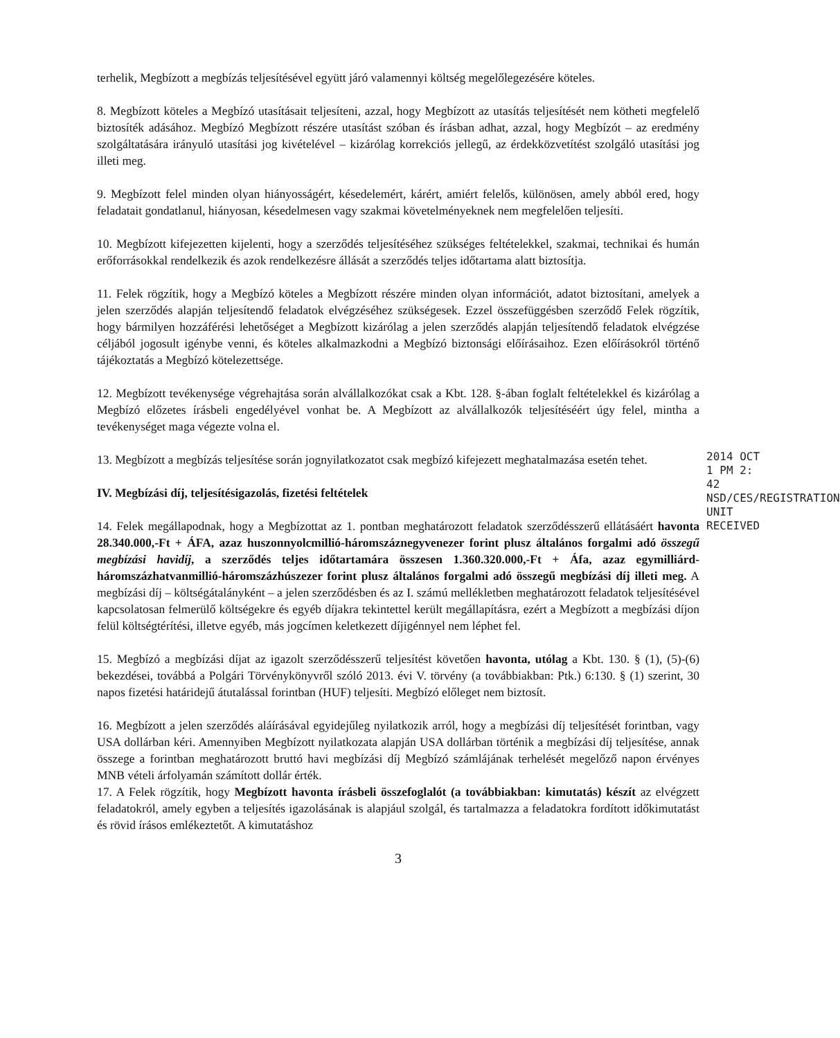terhelik, Megbízott a megbízás teljesítésével együtt járó valamennyi költség megelőlegezésére köteles.
8. Megbízott köteles a Megbízó utasításait teljesíteni, azzal, hogy Megbízott az utasítás teljesítését nem kötheti megfelelő biztosíték adásához. Megbízó Megbízott részére utasítást szóban és írásban adhat, azzal, hogy Megbízót – az eredmény szolgáltatására irányuló utasítási jog kivételével – kizárólag korrekciós jellegű, az érdekközvetítést szolgáló utasítási jog illeti meg.
9. Megbízott felel minden olyan hiányosságért, késedelemért, kárért, amiért felelős, különösen, amely abból ered, hogy feladatait gondatlanul, hiányosan, késedelmesen vagy szakmai követelményeknek nem megfelelően teljesíti.
10. Megbízott kifejezetten kijelenti, hogy a szerződés teljesítéséhez szükséges feltételekkel, szakmai, technikai és humán erőforrásokkal rendelkezik és azok rendelkezésre állását a szerződés teljes időtartama alatt biztosítja.
11. Felek rögzítik, hogy a Megbízó köteles a Megbízott részére minden olyan információt, adatot biztosítani, amelyek a jelen szerződés alapján teljesítendő feladatok elvégzéséhez szükségesek. Ezzel összefüggésben szerződő Felek rögzítik, hogy bármilyen hozzáférési lehetőséget a Megbízott kizárólag a jelen szerződés alapján teljesítendő feladatok elvégzése céljából jogosult igénybe venni, és köteles alkalmazkodni a Megbízó biztonsági előírásaihoz. Ezen előírásokról történő tájékoztatás a Megbízó kötelezettsége.
12. Megbízott tevékenysége végrehajtása során alvállalkozókat csak a Kbt. 128. §-ában foglalt feltételekkel és kizárólag a Megbízó előzetes írásbeli engedélyével vonhat be. A Megbízott az alvállalkozók teljesítéséért úgy felel, mintha a tevékenységet maga végezte volna el.
13. Megbízott a megbízás teljesítése során jognyilatkozatot csak megbízó kifejezett meghatalmazása esetén tehet.
IV. Megbízási díj, teljesítésigazolás, fizetési feltételek
14. Felek megállapodnak, hogy a Megbízottat az 1. pontban meghatározott feladatok szerződésszerű ellátásáért havonta 28.340.000,-Ft + ÁFA, azaz huszonnyolcmillió-háromszáznegyvenezer forint plusz általános forgalmi adó összegű megbízási havidíj, a szerződés teljes időtartamára összesen 1.360.320.000,-Ft + Áfa, azaz egymilliárd-háromszázhatvanmillió-háromszázhúszezer forint plusz általános forgalmi adó összegű megbízási díj illeti meg. A megbízási díj – költségátalányként – a jelen szerződésben és az I. számú mellékletben meghatározott feladatok teljesítésével kapcsolatosan felmerülő költségekre és egyéb díjakra tekintettel került megállapításra, ezért a Megbízott a megbízási díjon felül költségtérítési, illetve egyéb, más jogcímen keletkezett díjigénnyel nem léphet fel.
15. Megbízó a megbízási díjat az igazolt szerződésszerű teljesítést követően havonta, utólag a Kbt. 130. § (1), (5)-(6) bekezdései, továbbá a Polgári Törvénykönyvről szóló 2013. évi V. törvény (a továbbiakban: Ptk.) 6:130. § (1) szerint, 30 napos fizetési határidejű átutalással forintban (HUF) teljesíti. Megbízó előleget nem biztosít.
16. Megbízott a jelen szerződés aláírásával egyidejűleg nyilatkozik arról, hogy a megbízási díj teljesítését forintban, vagy USA dollárban kéri. Amennyiben Megbízott nyilatkozata alapján USA dollárban történik a megbízási díj teljesítése, annak összege a forintban meghatározott bruttó havi megbízási díj Megbízó számlájának terhelését megelőző napon érvényes MNB vételi árfolyamán számított dollár érték.
17. A Felek rögzítik, hogy Megbízott havonta írásbeli összefoglalót (a továbbiakban: kimutatás) készít az elvégzett feladatokról, amely egyben a teljesítés igazolásának is alapjául szolgál, és tartalmazza a feladatokra fordított időkimutatást és rövid írásos emlékeztetőt. A kimutatáshoz
3
2014 OCT 1 PM 2: 42
NSD/CES/REGISTRATION UNIT
RECEIVED